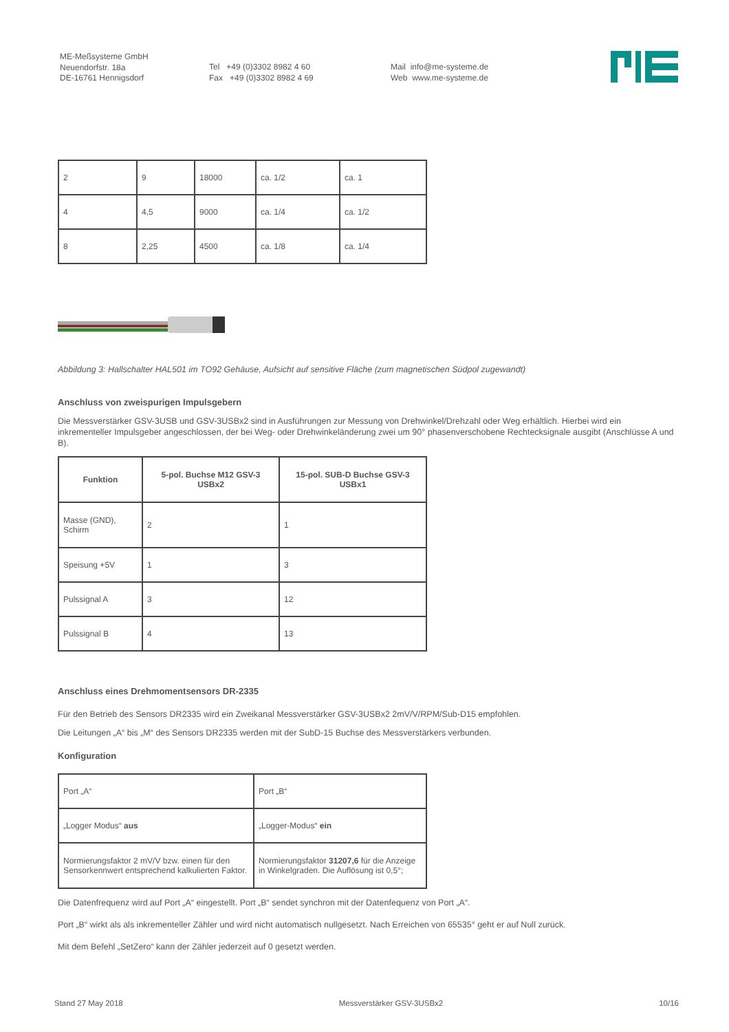ME-Meßsysteme GmbH
Neuendorfstr. 18a
DE-16761 Hennigsdorf
Tel +49 (0)3302 8982 4 60
Fax +49 (0)3302 8982 4 69
Mail info@me-systeme.de
Web www.me-systeme.de
| 2 | 9 | 18000 | ca. 1/2 | ca. 1 |
| 4 | 4,5 | 9000 | ca. 1/4 | ca. 1/2 |
| 8 | 2,25 | 4500 | ca. 1/8 | ca. 1/4 |
Abbildung 3: Hallschalter HAL501 im TO92 Gehäuse, Aufsicht auf sensitive Fläche (zum magnetischen Südpol zugewandt)
Anschluss von zweispurigen Impulsgebern
Die Messverstärker GSV-3USB und GSV-3USBx2 sind in Ausführungen zur Messung von Drehwinkel/Drehzahl oder Weg erhältlich. Hierbei wird ein inkrementeller Impulsgeber angeschlossen, der bei Weg- oder Drehwinkeländerung zwei um 90° phasenverschobene Rechtecksignale ausgibt (Anschlüsse A und B).
| Funktion | 5-pol. Buchse M12 GSV-3 USBx2 | 15-pol. SUB-D Buchse GSV-3 USBx1 |
| --- | --- | --- |
| Masse (GND), Schirm | 2 | 1 |
| Speisung +5V | 1 | 3 |
| Pulssignal A | 3 | 12 |
| Pulssignal B | 4 | 13 |
Anschluss eines Drehmomentsensors DR-2335
Für den Betrieb des Sensors DR2335 wird ein Zweikanal Messverstärker GSV-3USBx2 2mV/V/RPM/Sub-D15 empfohlen.
Die Leitungen „A“ bis „M“ des Sensors DR2335 werden mit der SubD-15 Buchse des Messverstärkers verbunden.
Konfiguration
| Port „A“ | Port „B“ |
| „Logger Modus“ aus | „Logger-Modus“ ein |
| Normierungsfaktor 2 mV/V bzw. einen für den Sensorkennwert entsprechend kalkulierten Faktor. | Normierungsfaktor 31207,6 für die Anzeige in Winkelgraden. Die Auflösung ist 0,5°; |
Die Datenfrequenz wird auf Port „A“ eingestellt. Port „B“ sendet synchron mit der Datenfequenz von Port „A“.
Port „B“ wirkt als als inkrementeller Zähler und wird nicht automatisch nullgesetzt. Nach Erreichen von 65535° geht er auf Null zurück.
Mit dem Befehl „SetZero“ kann der Zähler jederzeit auf 0 gesetzt werden.
Stand 27 May 2018 Messverstärker GSV-3USBx2 10/16